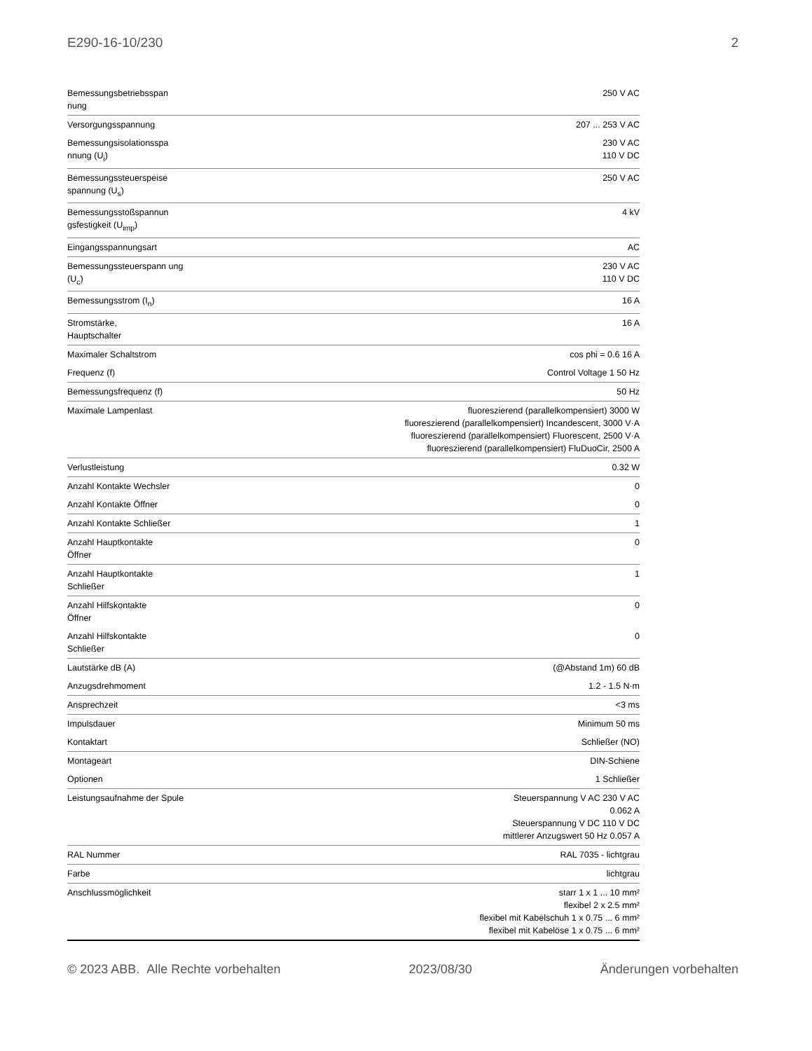E290-16-10/230 2
| Bemessungsbetriebsspan nung | 250 V AC |
| Versorgungsspannung | 207 ... 253 V AC |
| Bemessungsisolationsspa nnung (U<sub>i</sub>) | 230 V AC 110 V DC |
| Bemessungssteuerspeise spannung (U<sub>s</sub>) | 250 V AC |
| Bemessungsstoßspannun gsfestigkeit (U<sub>imp</sub>) | 4 kV |
| Eingangsspannungsart | AC |
| Bemessungssteuerspann ung (U<sub>c</sub>) | 230 V AC 110 V DC |
| Bemessungsstrom (I<sub>n</sub>) | 16 A |
| Stromstärke, Hauptschalter | 16 A |
| Maximaler Schaltstrom | cos phi = 0.6 16 A |
| Frequenz (f) | Control Voltage 1 50 Hz |
| Bemessungsfrequenz (f) | 50 Hz |
| Maximale Lampenlast | fluoreszierend (parallelkompensiert) 3000 W fluoreszierend (parallelkompensiert) Incandescent, 3000 V·A fluoreszierend (parallelkompensiert) Fluorescent, 2500 V·A fluoreszierend (parallelkompensiert) FluDuoCir, 2500 A |
| Verlustleistung | 0.32 W |
| Anzahl Kontakte Wechsler | 0 |
| Anzahl Kontakte Öffner | 0 |
| Anzahl Kontakte Schließer | 1 |
| Anzahl Hauptkontakte Öffner | 0 |
| Anzahl Hauptkontakte Schließer | 1 |
| Anzahl Hilfskontakte Öffner | 0 |
| Anzahl Hilfskontakte Schließer | 0 |
| Lautstärke dB (A) | (@Abstand 1m) 60 dB |
| Anzugsdrehmoment | 1.2 - 1.5 N·m |
| Ansprechzeit | <3 ms |
| Impulsdauer | Minimum 50 ms |
| Kontaktart | Schließer (NO) |
| Montageart | DIN-Schiene |
| Optionen | 1 Schließer |
| Leistungsaufnahme der Spule | Steuerspannung V AC 230 V AC 0.062 A Steuerspannung V DC 110 V DC mittlerer Anzugswert 50 Hz 0.057 A |
| RAL Nummer | RAL 7035 - lichtgrau |
| Farbe | lichtgrau |
| Anschlussmöglichkeit | starr 1 x 1 ... 10 mm² flexibel 2 x 2.5 mm² flexibel mit Kabelschuh 1 x 0.75 ... 6 mm² flexibel mit Kabelöse 1 x 0.75 ... 6 mm² |
© 2023 ABB. Alle Rechte vorbehalten 2023/08/30 Änderungen vorbehalten